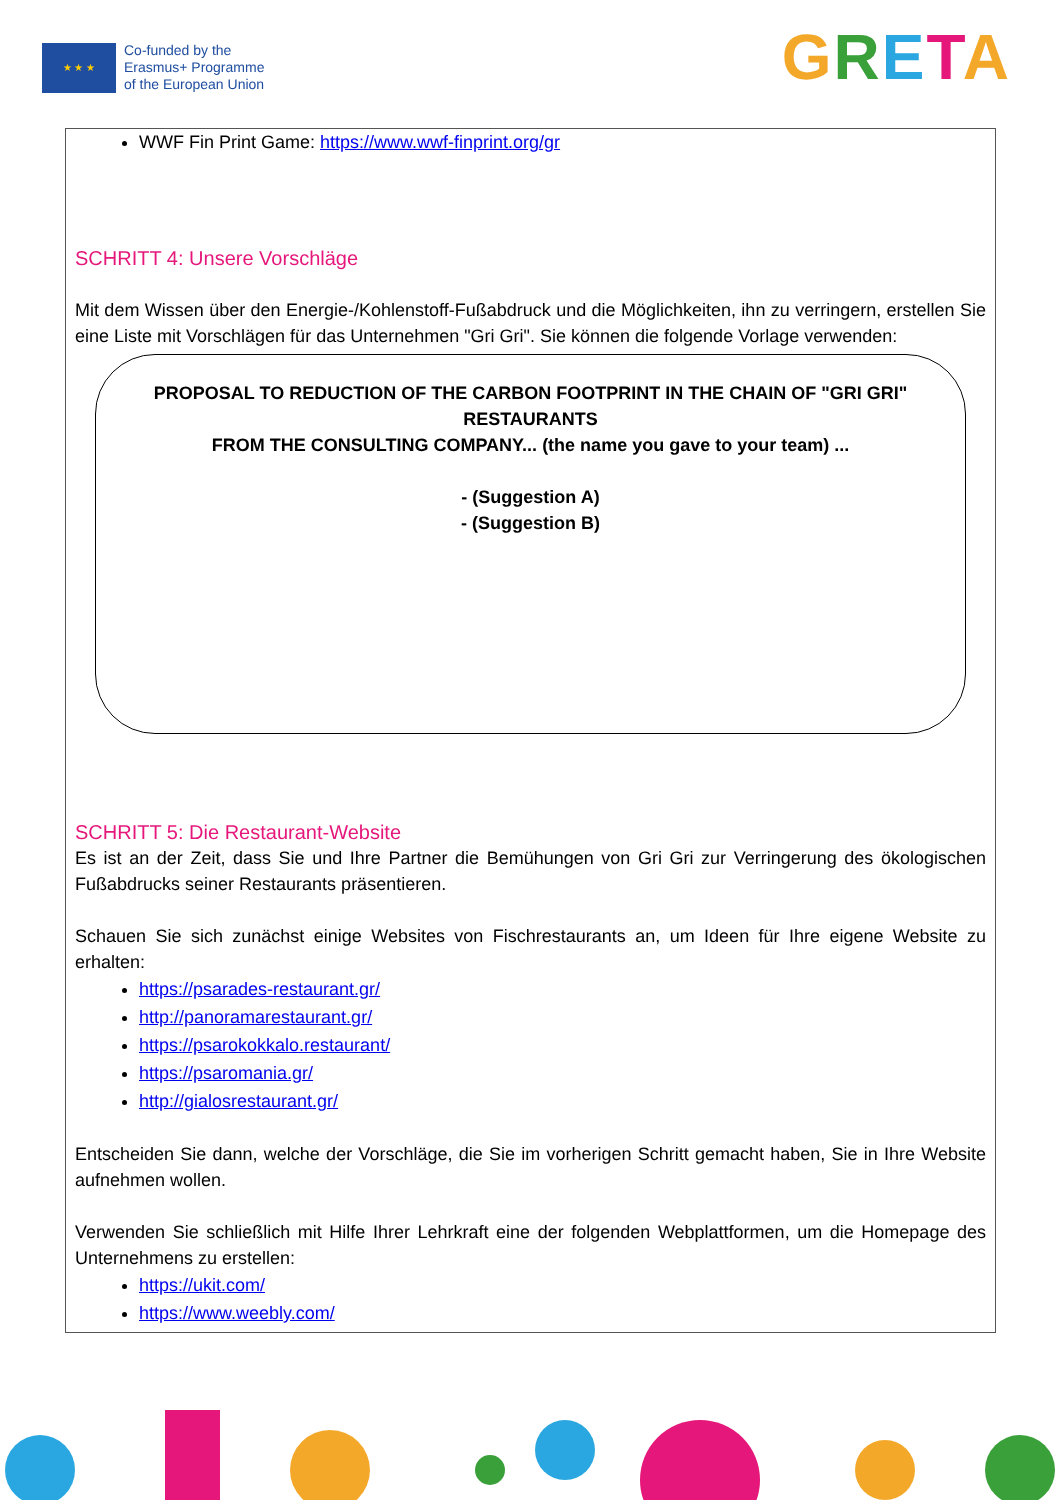★ ★ ★
Co-funded by the
Erasmus+ Programme
of the European Union
GRETA
WWF Fin Print Game: https://www.wwf-finprint.org/gr
SCHRITT 4: Unsere Vorschläge
Mit dem Wissen über den Energie-/Kohlenstoff-Fußabdruck und die Möglichkeiten, ihn zu verringern, erstellen Sie eine Liste mit Vorschlägen für das Unternehmen "Gri Gri". Sie können die folgende Vorlage verwenden:
PROPOSAL TO REDUCTION OF THE CARBON FOOTPRINT IN THE CHAIN OF "GRI GRI" RESTAURANTS
FROM THE CONSULTING COMPANY... (the name you gave to your team) ...
- (Suggestion A)
- (Suggestion B)
SCHRITT 5: Die Restaurant-Website
Es ist an der Zeit, dass Sie und Ihre Partner die Bemühungen von Gri Gri zur Verringerung des ökologischen Fußabdrucks seiner Restaurants präsentieren.
Schauen Sie sich zunächst einige Websites von Fischrestaurants an, um Ideen für Ihre eigene Website zu erhalten:
https://psarades-restaurant.gr/
http://panoramarestaurant.gr/
https://psarokokkalo.restaurant/
https://psaromania.gr/
http://gialosrestaurant.gr/
Entscheiden Sie dann, welche der Vorschläge, die Sie im vorherigen Schritt gemacht haben, Sie in Ihre Website aufnehmen wollen.
Verwenden Sie schließlich mit Hilfe Ihrer Lehrkraft eine der folgenden Webplattformen, um die Homepage des Unternehmens zu erstellen:
https://ukit.com/
https://www.weebly.com/